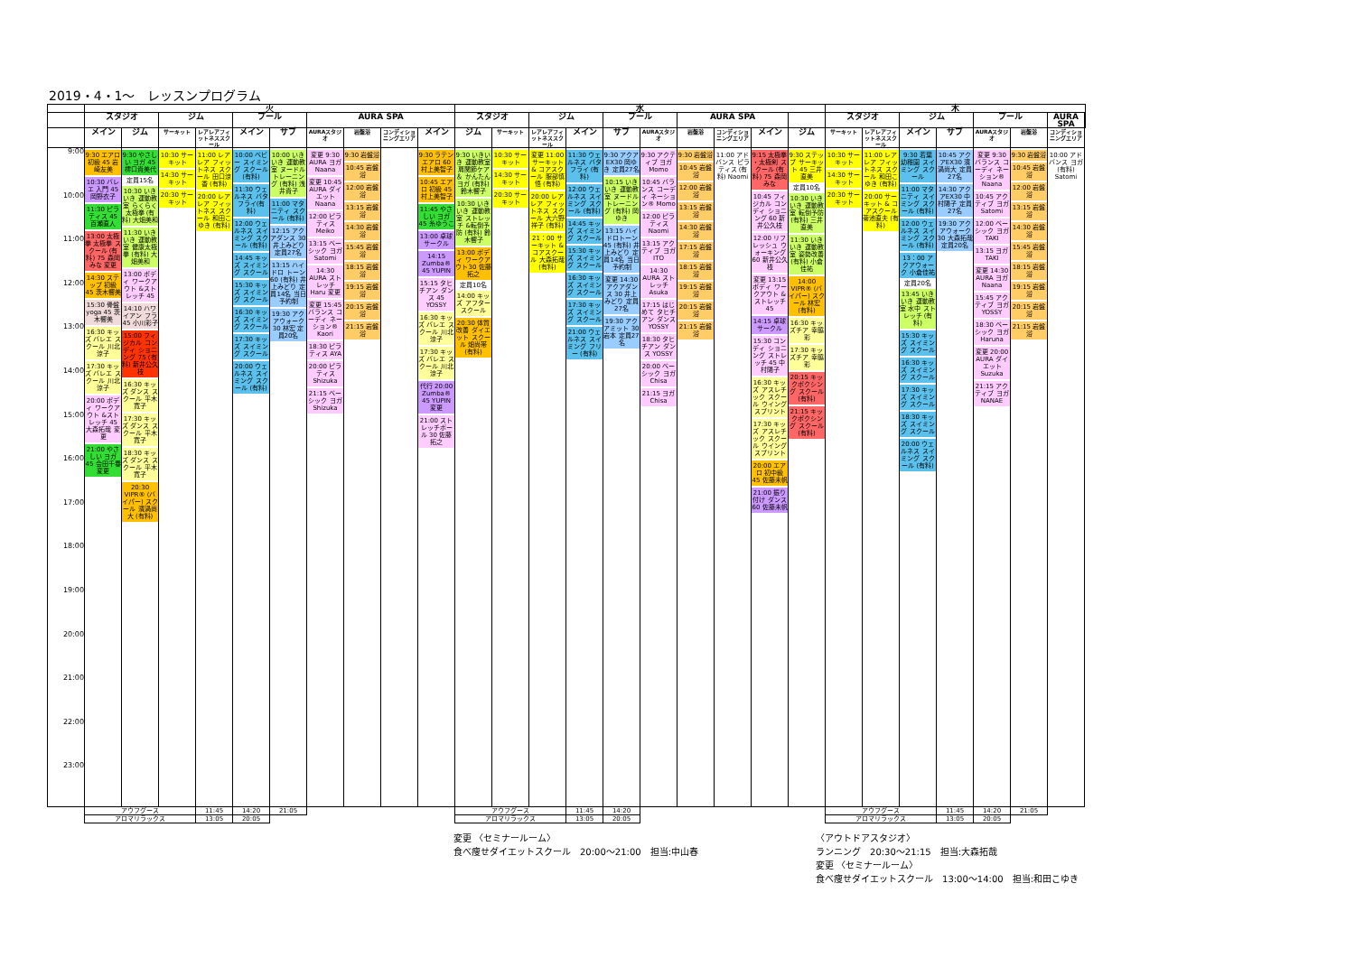2019・4・1～　レッスンプログラム
| | 火 | | | | | | | | | | 水 | | | | | | | | | | 木 | | | | | | | |
| --- | --- | --- | --- | --- | --- | --- | --- | --- | --- | --- | --- | --- | --- | --- | --- | --- | --- | --- | --- | --- | --- | --- | --- | --- | --- | --- | --- | --- |
| | スタジオ | | ジム | | プール | | AURA SPA | | | | スタジオ | | ジム | | プール | | AURA SPA | | | | スタジオ | | ジム | | プール | | AURA SPA | |
| | メイン | ジム | サーキット | レアレアフィットネススクール | メイン | サブ | AURAスタジオ | 岩盤浴 | コンディショニングエリア | メイン | ジム | サーキット | レアレアフィットネススクール | メイン | サブ | AURAスタジオ | 岩盤浴 | コンディショニングエリア | メイン | ジム | サーキット | レアレアフィットネススクール | メイン | サブ | AURAスタジオ | 岩盤浴 | コンディショニングエリア | |
| 9:00 10:00 11:00 12:00 13:00 14:00 15:00 16:00 17:00 18:00 19:00 20:00 21:00 22:00 23:00 | 9:30 エアロ 初級 45 岩崎友美 10:30 バレエ 入門 45 岡野衣子 11:30 ピラティス 45 百瀬直人 13:00 太極拳 太極拳 スクール (有料) 75 森岡みな 変更 14:30 ステップ 初級 45 茨木響美 15:30 骨盤yoga 45 茨木響美 16:30 キッズ バレエ スクール 川北涼子 17:30 キッズ バレエ スクール 川北涼子 20:00 ボディ ワークアウト &ストレッチ 45 大森拓哉 変更 21:00 やさしい ヨガ 45 会田千春 変更 | 9:30 やさしい ヨガ 45 樗口貴美代 定員15名 10:30 いきいき 運動教室 らくらく 太極拳 (有料) 大畑美和 11:30 いきいき 運動教室 健康太極拳 (有料) 大畑美和 13:00 ボディ ワークアウト &ストレッチ 45 14:10 ハワイアン フラ 45 小川彩子 15:00 フィジカル コンディ ショニング 75 (有料) 新井公久枝 16:30 キッズ ダンス スクール 平木寛子 17:30 キッズ ダンス スクール 平木寛子 18:30 キッズ ダンス スクール 平木寛子 20:30 VIPR® (バイパー) スクール 濱渦尚大 (有料) | 10:30 サーキット 14:30 サーキット 20:30 サーキット | 11:00 レアレア フィットネス スクール 田口涼香 (有料) 20:00 レアレア フィットネス スクール 和田こゆき (有料) | 10:00 ベビー スイミング スクール (有料) 11:30 ウェルネス バタフライ(有料) 12:00 ウェルネス スイミング スクール (有料) 14:45 キッズ スイミング スクール 15:30 キッズ スイミング スクール 16:30 キッズ スイミング スクール 17:30 キッズ スイミング スクール 20:00 ウェルネス スイミング スクール (有料) | 10:00 いきいき 運動教室 ヌードル トレーニング (有料) 浅井貴子 11:00 マタニティ スクール (有料) 12:15 アクアダンス 30 井上みどり 定員27名 13:15 ハイドロ トーン 60 (有料) 井上みどり 定員14名 当日予約制 19:30 アクアウォーク 30 林宏 定員20名 | 変更 9:30 AURA ヨガ Naana 変更 10:45 AURA ダイエット Naana 12:00 ピラティス Meiko 13:15 ベーシック ヨガ Satomi 14:30 AURA ストレッチ Haru 変更 変更 15:45 バランス コーディ ネーション® Kaori 18:30 ピラティス AYA 20:00 ピラティス Shizuka 21:15 ベーシック ヨガ Shizuka | 9:30 岩盤浴 10:45 岩盤浴 12:00 岩盤浴 13:15 岩盤浴 14:30 岩盤浴 15:45 岩盤浴 18:15 岩盤浴 19:15 岩盤浴 20:15 岩盤浴 21:15 岩盤浴 | | 9:30 ラテン エアロ 60 村上美智子 10:45 エアロ 初級 45 村上美智子 11:45 やさしい ヨガ 45 糸ゆうこ 13:00 卓球サークル 14:15 Zumba® 45 YUPIN 15:15 タヒチアン ダンス 45 YOSSY 16:30 キッズ バレエ スクール 川北涼子 17:30 キッズ バレエ スクール 川北涼子 代行 20:00 Zumba® 45 YUPIN 変更 21:00 ストレッチポール 30 佐藤拓之 | 9:30 いきいき 運動教室 肩関節ケア＆ かんたんヨガ (有料) 鈴木響子 10:30 いきいき 運動教室 ストレッチ &転倒予防 (有料) 鈴木響子 13:00 ボディ ワークアウト30 佐藤拓之 定員10名 14:00 キッズ アフター スクール 20:30 体質改善 ダイエット スクール 畑尚帯 (有料) | 10:30 サーキット 14:30 サーキット 20:30 サーキット | 変更 11:00 サーキット & コアスクール 服部慎悟 (有料) 20:00 レアレア フィットネス スクール 大六野祥子 (有料) 21：00 サーキット & コアスクール 大森拓哉 (有料) | 11:30 ウェルネス バタフライ (有料) 12:00 ウェルネス スイミング スクール (有料) 14:45 キッズ スイミング スクール 15:30 キッズ スイミング スクール 16:30 キッズ スイミング スクール 17:30 キッズ スイミング スクール 21:00 ウェルネス スイミング フリー (有料) | 9:30 アクアEX30 岡ゆき 定員27名 10:15 いきいき 運動教室 ヌードル トレーニング (有料) 岡ゆき 13:15 ハイドロトーン 45 (有料) 井上みどり 定員14名 当日予約制 変更 14:30 アクアダンス 30 井上みどり 定員27名 19:30 アクアミット 30 岩本 定員27名 | 9:30 アクティブ ヨガ Momo 10:45 バランス コーディ ネーション® Momo 12:00 ピラティス Naomi 13:15 アクティブ ヨガ ITO 14:30 AURA ストレッチ Asuka 17:15 はじめて タヒチアン ダンス YOSSY 18:30 タヒチアン ダンス YOSSY 20:00 ベーシック ヨガ Chisa 21:15 ヨガ Chisa | 9:30 岩盤浴 10:45 岩盤浴 12:00 岩盤浴 13:15 岩盤浴 14:30 岩盤浴 17:15 岩盤浴 18:15 岩盤浴 19:15 岩盤浴 20:15 岩盤浴 21:15 岩盤浴 | 11:00 アドバンス ピラティス (有料) Naomi | 9:15 太極拳 ・太極剣 スクール (有料) 75 森岡みな 10:45 フィジカル コンディ ショニング 60 新井公久枝 12:00 リフレッシュ ウォーキング 60 新井公久枝 変更 13:15 ボディ ワークアウト &ストレッチ 45 14:15 卓球サークル 15:30 コンディ ショニング ストレッチ 45 中村陽子 16:30 キッズ アスレチック スクール ウイング スプリント 17:30 キッズ アスレチック スクール ウイング スプリント 20:00 エアロ 初中級 45 佐藤未帆 21:00 振り付け ダンス 60 佐藤未帆 | 9:30 ステップ サーキット 45 三井直美 定員10名 10:30 いきいき 運動教室 転倒予防 (有料) 三井直美 11:30 いきいき 運動教室 姿勢改善 (有料) 小倉佳祐 14:00 VIPR® (バイパー) スクール 林宏 (有料) 16:30 キッズチア 幸脇彩 17:30 キッズチア 幸脇彩 20:15 キックボクシング スクール (有料) 21:15 キックボクシング スクール (有料) | 10:30 サーキット 14:30 サーキット 20:30 サーキット | 11:00 レアレア フィットネス スクール 和田こゆき (有料) 20:00 サーキット & コアスクール 菊池直夫 (有料) | 9:30 若葉 幼稚園 スイミング スクール 11:00 マタニティ スイミング スクール (有料) 12:00 ウェルネス スイミング スクール (有料) 13：00 アクアウォーク 小倉佳祐 定員20名 13:45 いきいき 運動教室 水中 ストレッチ (有料) 15:30 キッズ スイミング スクール 16:30 キッズ スイミング スクール 17:30 キッズ スイミング スクール 18:30 キッズ スイミング スクール 20:00 ウェルネス スイミング スクール (有料) | 10:45 アクアEX30 濱渦尚大 定員27名 14:30 アクアEX30 中村陽子 定員27名 19:30 アクアウォーク 30 大森拓哉 定員20名 | 変更 9:30 バランス コーディ ネーション® Naana 10:45 アクティブ ヨガ Satomi 12:00 ベーシック ヨガ TAKI 13:15 ヨガ TAKI 変更 14:30 AURA ヨガ Naana 15:45 アクティブ ヨガ YOSSY 18:30 ベーシック ヨガ Haruna 変更 20:00 AURA ダイエット Suzuka 21:15 アクティブ ヨガ NANAE | 9:30 岩盤浴 10:45 岩盤浴 12:00 岩盤浴 13:15 岩盤浴 14:30 岩盤浴 15:45 岩盤浴 18:15 岩盤浴 19:15 岩盤浴 20:15 岩盤浴 21:15 岩盤浴 | 10:00 アドバンス ヨガ(有料) Satomi | |
| | アウフグース | | | 11:45 | 14:20 | 21:05 | | | | | アウフグース | | | 11:45 | 14:20 | | | | | | アウフグース | | | 11:45 | 14:20 | 21:05 | | |
| | アロマリラックス | | | 13:05 | 20:05 | | | | | | アロマリラックス | | | 13:05 | 20:05 | | | | | | アロマリラックス | | | 13:05 | 20:05 | | | |
変更 〈セミナールーム〉
食べ痩せダイエットスクール　20:00～21:00　担当:中山春
〈アウトドアスタジオ〉
ランニング　20:30～21:15　担当:大森拓哉
変更 〈セミナールーム〉
食べ痩せダイエットスクール　13:00～14:00　担当:和田こゆき